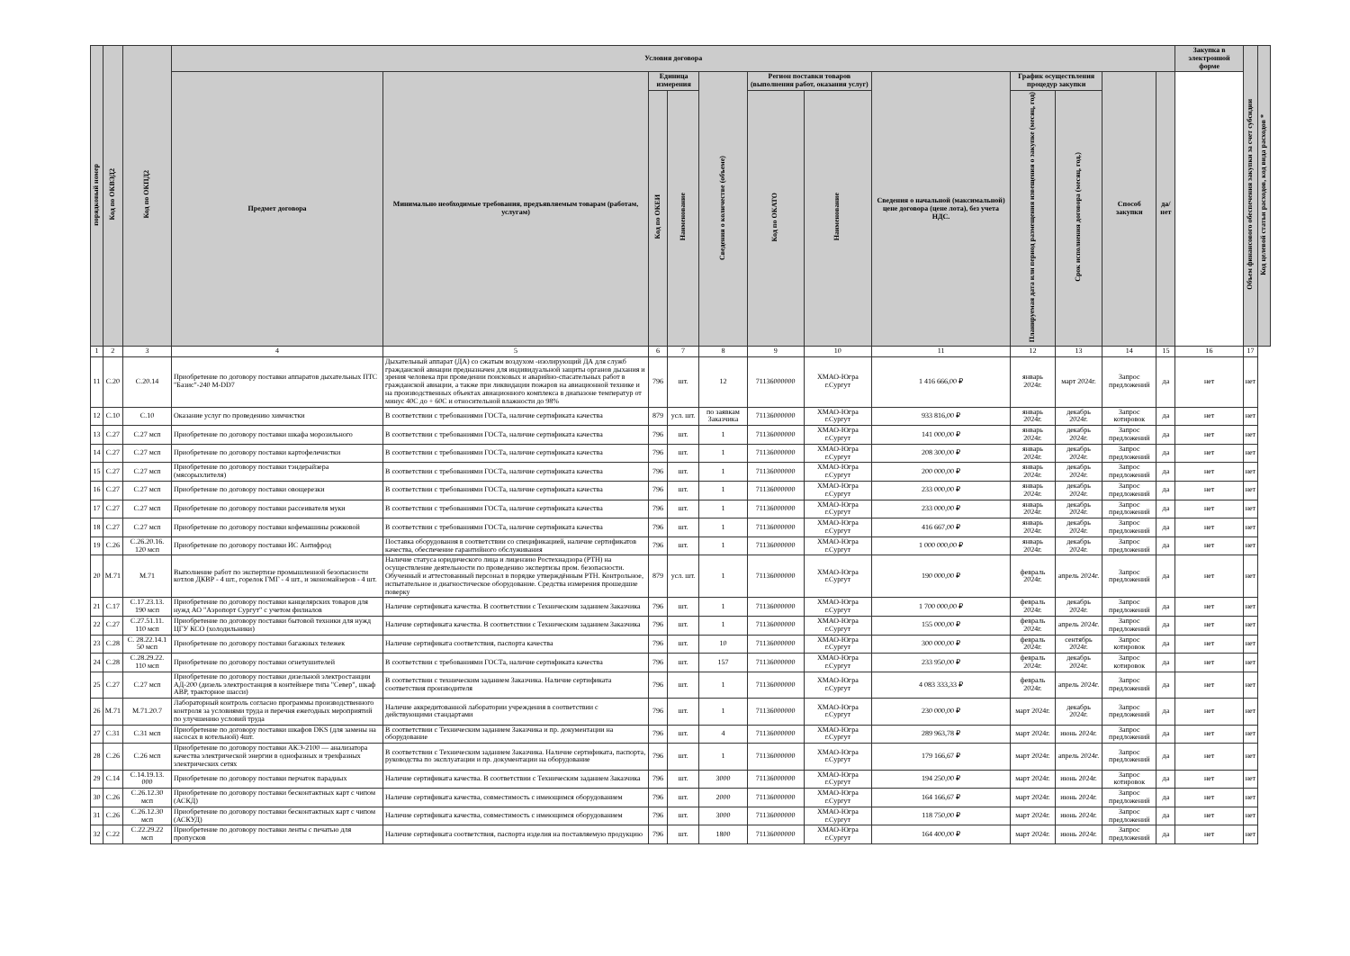| порядковый номер | Код по ОКВЭД2 | Код по ОКПД2 | Условия договора | | | | | | | | | | | | Закупка в электронной форме | Объем финансового обеспечения закупки за счет субсидии | Код целевой статьи расходов, код вида расходов * |
| --- | --- | --- | --- | --- | --- | --- | --- | --- | --- | --- | --- | --- | --- | --- | --- | --- | --- |
| | | | Предмет договора | Минимально необходимые требования, предъявляемым товарам (работам, услугам) | Единица измерения | | Сведения о количестве (объеме) | Регион поставки товаров (выполнения работ, оказания услуг) | | Сведения о начальной (максимальной) цене договора (цене лота), без учета НДС. | График осуществления процедур закупки | | Способ закупки | да/нет | | | |
| | | | | | Код по ОКЕИ | Наименование | | Код по ОКАТО | Наименование | | Планируемая дата или период размещения извещения о закупке (месяц, год) | Срок исполнения договора (месяц, год.) | | | | | |
| 1 | 2 | 3 | 4 | 5 | 6 | 7 | 8 | 9 | 10 | 11 | 12 | 13 | 14 | 15 | 16 | 17 | |
| 11 | C.20 | C.20.14 | Приобретение по договору поставки аппаратов дыхательных ПТС "Базис"-240 M-DD7 | Дыхательный аппарат (ДА) со сжатым воздухом -изолирующий ДА для служб гражданской авиации предназначен для индивидуальной защиты органов дыхания и зрения человека при проведении поисковых и аварийно-спасательных работ в гражданской авиации, а также при ликвидации пожаров на авиационной технике и на производственных объектах авиационного комплекса в диапазоне температур от минус 40С до + 60С и относительной влажности до 98% | 796 | шт. | 12 | 71136000000 | ХМАО-Югра г.Сургут | 1 416 666,00 ₽ | январь 2024г. | март 2024г. | Запрос предложений | да | нет | нет | |
| 12 | C.10 | C.10 | Оказание услуг по проведению химчистки | В соответствии с требованиями ГОСТа, наличие сертификата качества | 879 | усл. шт. | по заявкам Заказчика | 71136000000 | ХМАО-Югра г.Сургут | 933 816,00 ₽ | январь 2024г. | декабрь 2024г. | Запрос котировок | да | нет | нет | |
| 13 | C.27 | C.27 мсп | Приобретение по договору поставки шкафа морозильного | В соответствии с требованиями ГОСТа, наличие сертификата качества | 796 | шт. | 1 | 71136000000 | ХМАО-Югра г.Сургут | 141 000,00 ₽ | январь 2024г. | декабрь 2024г. | Запрос предложений | да | нет | нет | |
| 14 | C.27 | C.27 мсп | Приобретение по договору поставки картофелечистки | В соответствии с требованиями ГОСТа, наличие сертификата качества | 796 | шт. | 1 | 71136000000 | ХМАО-Югра г.Сургут | 208 300,00 ₽ | январь 2024г. | декабрь 2024г. | Запрос предложений | да | нет | нет | |
| 15 | C.27 | C.27 мсп | Приобретение по договору поставки тэндерайзера (мясорыхлителя) | В соответствии с требованиями ГОСТа, наличие сертификата качества | 796 | шт. | 1 | 71136000000 | ХМАО-Югра г.Сургут | 200 000,00 ₽ | январь 2024г. | декабрь 2024г. | Запрос предложений | да | нет | нет | |
| 16 | C.27 | C.27 мсп | Приобретение по договору поставки овощерезки | В соответствии с требованиями ГОСТа, наличие сертификата качества | 796 | шт. | 1 | 71136000000 | ХМАО-Югра г.Сургут | 233 000,00 ₽ | январь 2024г. | декабрь 2024г. | Запрос предложений | да | нет | нет | |
| 17 | C.27 | C.27 мсп | Приобретение по договору поставки рассеивателя муки | В соответствии с требованиями ГОСТа, наличие сертификата качества | 796 | шт. | 1 | 71136000000 | ХМАО-Югра г.Сургут | 233 000,00 ₽ | январь 2024г. | декабрь 2024г. | Запрос предложений | да | нет | нет | |
| 18 | C.27 | C.27 мсп | Приобретение по договору поставки кофемашины рожковой | В соответствии с требованиями ГОСТа, наличие сертификата качества | 796 | шт. | 1 | 71136000000 | ХМАО-Югра г.Сургут | 416 667,00 ₽ | январь 2024г. | декабрь 2024г. | Запрос предложений | да | нет | нет | |
| 19 | C.26 | C.26.20.16. 120 мсп | Приобретение по договору поставки ИС Антифрод | Поставка оборудования в соответствии со спецификацией, наличие сертификатов качества, обеспечение гарантийного обслуживания | 796 | шт. | 1 | 71136000000 | ХМАО-Югра г.Сургут | 1 000 000,00 ₽ | январь 2024г. | декабрь 2024г. | Запрос предложений | да | нет | нет | |
| 20 | M.71 | M.71 | Выполнение работ по экспертизе промышленной безопасности котлов ДКВР - 4 шт., горелок ГМГ - 4 шт., и экономайзеров - 4 шт. | Наличие статуса юридического лица и лицензию Ростехнадзора (РТН) на осуществление деятельности по проведению экспертизы пром. безопасности. Обученный и аттестованный персонал в порядке утверждённым РТН. Контрольное, испытательное и диагностическое оборудование. Средства измерения прошедшие поверку | 879 | усл. шт. | 1 | 71136000000 | ХМАО-Югра г.Сургут | 190 000,00 ₽ | февраль 2024г. | апрель 2024г. | Запрос предложений | да | нет | нет | |
| 21 | C.17 | C.17.23.13. 190 мсп | Приобретение по договору поставки канцелярских товаров для нужд АО "Аэропорт Сургут" с учетом филиалов | Наличие сертификата качества. В соответствии с Техническим заданием Заказчика | 796 | шт. | 1 | 71136000000 | ХМАО-Югра г.Сургут | 1 700 000,00 ₽ | февраль 2024г. | декабрь 2024г. | Запрос предложений | да | нет | нет | |
| 22 | C.27 | C.27.51.11. 110 мсп | Приобретение по договору поставки бытовой техники для нужд ЦГУ КСО (холодильники) | Наличие сертификата качества. В соответствии с Техническим заданием Заказчика | 796 | шт. | 1 | 71136000000 | ХМАО-Югра г.Сургут | 155 000,00 ₽ | февраль 2024г. | апрель 2024г. | Запрос предложений | да | нет | нет | |
| 23 | C.28 | C. 28.22.14.1 50 мсп | Приобретение по договору поставки багажных тележек | Наличие сертификата соответствия, паспорта качества | 796 | шт. | 10 | 71136000000 | ХМАО-Югра г.Сургут | 300 000,00 ₽ | февраль 2024г. | сентябрь 2024г. | Запрос котировок | да | нет | нет | |
| 24 | C.28 | C.28.29.22. 110 мсп | Приобретение по договору поставки огнетушителей | В соответствии с требованиями ГОСТа, наличие сертификата качества | 796 | шт. | 157 | 71136000000 | ХМАО-Югра г.Сургут | 233 950,00 ₽ | февраль 2024г. | декабрь 2024г. | Запрос котировок | да | нет | нет | |
| 25 | C.27 | C.27 мсп | Приобретение по договору поставки дизельной электростанции АД-200 (дизель электростанция в контейнере типа "Север", шкаф АВР, тракторное шасси) | В соответствии с техническим заданием Заказчика. Наличие сертификата соответствия производителя | 796 | шт. | 1 | 71136000000 | ХМАО-Югра г.Сургут | 4 083 333,33 ₽ | февраль 2024г. | апрель 2024г. | Запрос предложений | да | нет | нет | |
| 26 | M.71 | M.71.20.7 | Лабораторный контроль согласно программы производственного контроля за условиями труда и перечня ежегодных мероприятий по улучшению условий труда | Наличие аккредитованной лаборатории учреждения в соответствии с действующими стандартами | 796 | шт. | 1 | 71136000000 | ХМАО-Югра г.Сургут | 230 000,00 ₽ | март 2024г. | декабрь 2024г. | Запрос предложений | да | нет | нет | |
| 27 | C.31 | C.31 мсп | Приобретение по договору поставки шкафов DKS (для замены на насосах в котельной) 4шт. | В соответствии с Техническим заданием Заказчика и пр. документации на оборудование | 796 | шт. | 4 | 71136000000 | ХМАО-Югра г.Сургут | 289 963,78 ₽ | март 2024г. | июнь 2024г. | Запрос предложений | да | нет | нет | |
| 28 | C.26 | C.26 мсп | Приобретение по договору поставки АКЭ-2100 — анализатора качества электрической энергии в однофазных и трехфазных электрических сетях | В соответствии с Техническим заданием Заказчика. Наличие сертификата, паспорта, руководства по эксплуатации и пр. документации на оборудование | 796 | шт. | 1 | 71136000000 | ХМАО-Югра г.Сургут | 179 166,67 ₽ | март 2024г. | апрель 2024г. | Запрос предложений | да | нет | нет | |
| 29 | C.14 | C.14.19.13. 000 | Приобретение по договору поставки перчаток парадных | Наличие сертификата качества. В соответствии с Техническим заданием Заказчика | 796 | шт. | 3000 | 71136000000 | ХМАО-Югра г.Сургут | 194 250,00 ₽ | март 2024г. | июнь 2024г. | Запрос котировок | да | нет | нет | |
| 30 | C.26 | C.26.12.30 мсп | Приобретение по договору поставки бесконтактных карт с чипом (АСКД) | Наличие сертификата качества, совместимость с имеющимся оборудованием | 796 | шт. | 2000 | 71136000000 | ХМАО-Югра г.Сургут | 164 166,67 ₽ | март 2024г. | июнь 2024г. | Запрос предложений | да | нет | нет | |
| 31 | C.26 | C.26.12.30 мсп | Приобретение по договору поставки бесконтактных карт с чипом (АСКУД) | Наличие сертификата качества, совместимость с имеющимся оборудованием | 796 | шт. | 3000 | 71136000000 | ХМАО-Югра г.Сургут | 118 750,00 ₽ | март 2024г. | июнь 2024г. | Запрос предложений | да | нет | нет | |
| 32 | C.22 | C.22.29.22 мсп | Приобретение по договору поставки ленты с печатью для пропусков | Наличие сертификата соответствия, паспорта изделия на поставляемую продукцию | 796 | шт. | 1800 | 71136000000 | ХМАО-Югра г.Сургут | 164 400,00 ₽ | март 2024г. | июнь 2024г. | Запрос предложений | да | нет | нет | |